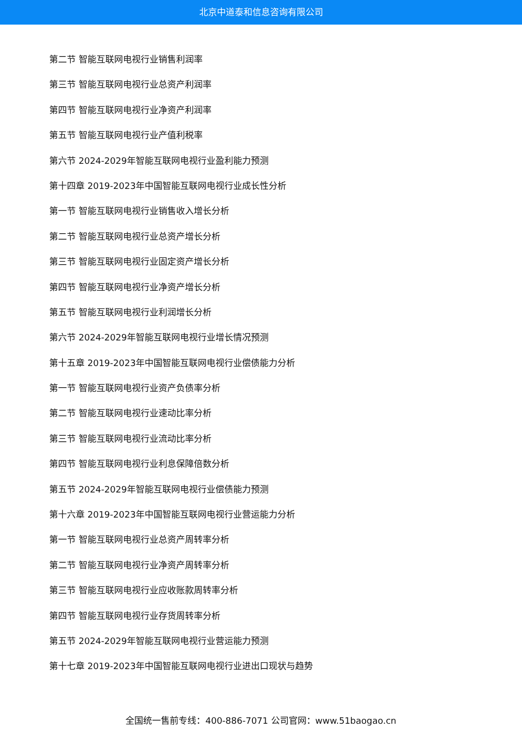北京中道泰和信息咨询有限公司
第二节 智能互联网电视行业销售利润率
第三节 智能互联网电视行业总资产利润率
第四节 智能互联网电视行业净资产利润率
第五节 智能互联网电视行业产值利税率
第六节 2024-2029年智能互联网电视行业盈利能力预测
第十四章 2019-2023年中国智能互联网电视行业成长性分析
第一节 智能互联网电视行业销售收入增长分析
第二节 智能互联网电视行业总资产增长分析
第三节 智能互联网电视行业固定资产增长分析
第四节 智能互联网电视行业净资产增长分析
第五节 智能互联网电视行业利润增长分析
第六节 2024-2029年智能互联网电视行业增长情况预测
第十五章 2019-2023年中国智能互联网电视行业偿债能力分析
第一节 智能互联网电视行业资产负债率分析
第二节 智能互联网电视行业速动比率分析
第三节 智能互联网电视行业流动比率分析
第四节 智能互联网电视行业利息保障倍数分析
第五节 2024-2029年智能互联网电视行业偿债能力预测
第十六章 2019-2023年中国智能互联网电视行业营运能力分析
第一节 智能互联网电视行业总资产周转率分析
第二节 智能互联网电视行业净资产周转率分析
第三节 智能互联网电视行业应收账款周转率分析
第四节 智能互联网电视行业存货周转率分析
第五节 2024-2029年智能互联网电视行业营运能力预测
第十七章 2019-2023年中国智能互联网电视行业进出口现状与趋势
全国统一售前专线：400-886-7071 公司官网：www.51baogao.cn